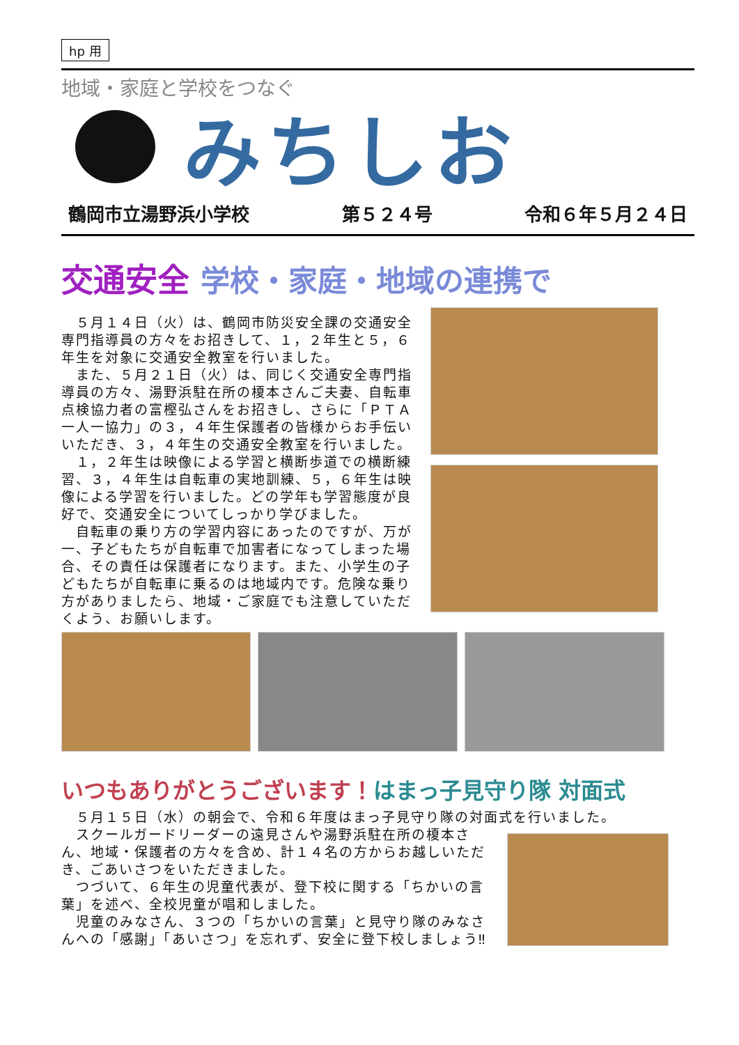hp 用
地域・家庭と学校をつなぐ
みちしお
鶴岡市立湯野浜小学校 第５２４号 令和６年５月２４日
交通安全 学校・家庭・地域の連携で
　５月１４日（火）は、鶴岡市防災安全課の交通安全専門指導員の方々をお招きして、１，２年生と５，６年生を対象に交通安全教室を行いました。
　また、５月２１日（火）は、同じく交通安全専門指導員の方々、湯野浜駐在所の榎本さんご夫妻、自転車点検協力者の富樫弘さんをお招きし、さらに「ＰＴＡ一人一協力」の３，４年生保護者の皆様からお手伝いいただき、３，４年生の交通安全教室を行いました。
　１，２年生は映像による学習と横断歩道での横断練習、３，４年生は自転車の実地訓練、５，６年生は映像による学習を行いました。どの学年も学習態度が良好で、交通安全についてしっかり学びました。
　自転車の乗り方の学習内容にあったのですが、万が一、子どもたちが自転車で加害者になってしまった場合、その責任は保護者になります。また、小学生の子どもたちが自転車に乗るのは地域内です。危険な乗り方がありましたら、地域・ご家庭でも注意していただくよう、お願いします。
いつもありがとうございます！はまっ子見守り隊 対面式
　５月１５日（水）の朝会で、令和６年度はまっ子見守り隊の対面式を行いました。
　スクールガードリーダーの遠見さんや湯野浜駐在所の榎本さん、地域・保護者の方々を含め、計１４名の方からお越しいただき、ごあいさつをいただきました。
　つづいて、６年生の児童代表が、登下校に関する「ちかいの言葉」を述べ、全校児童が唱和しました。
　児童のみなさん、３つの「ちかいの言葉」と見守り隊のみなさんへの「感謝」「あいさつ」を忘れず、安全に登下校しましょう‼